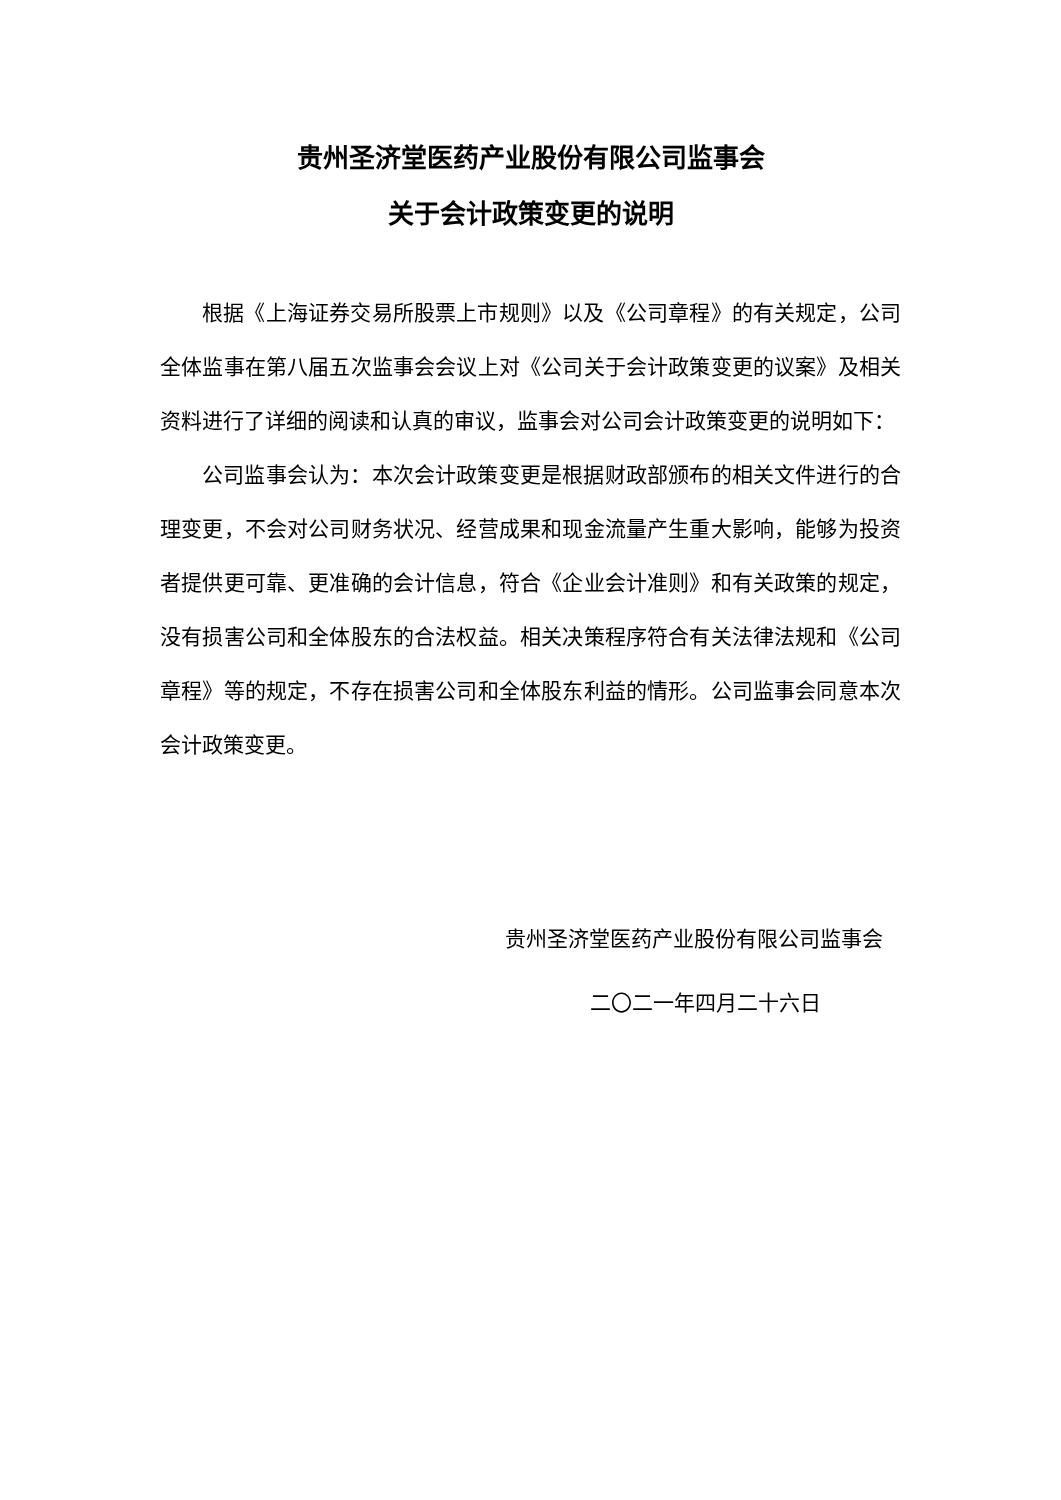贵州圣济堂医药产业股份有限公司监事会
关于会计政策变更的说明
根据《上海证券交易所股票上市规则》以及《公司章程》的有关规定，公司全体监事在第八届五次监事会会议上对《公司关于会计政策变更的议案》及相关资料进行了详细的阅读和认真的审议，监事会对公司会计政策变更的说明如下：
公司监事会认为：本次会计政策变更是根据财政部颁布的相关文件进行的合理变更，不会对公司财务状况、经营成果和现金流量产生重大影响，能够为投资者提供更可靠、更准确的会计信息，符合《企业会计准则》和有关政策的规定，没有损害公司和全体股东的合法权益。相关决策程序符合有关法律法规和《公司章程》等的规定，不存在损害公司和全体股东利益的情形。公司监事会同意本次会计政策变更。
贵州圣济堂医药产业股份有限公司监事会
二〇二一年四月二十六日